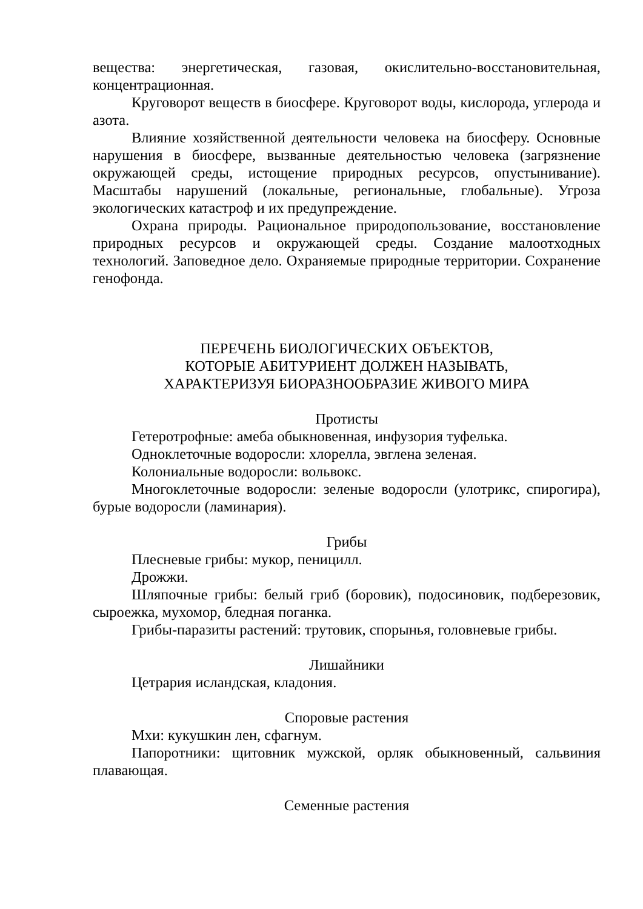вещества: энергетическая, газовая, окислительно-восстановительная, концентрационная.
Круговорот веществ в биосфере. Круговорот воды, кислорода, углерода и азота.
Влияние хозяйственной деятельности человека на биосферу. Основные нарушения в биосфере, вызванные деятельностью человека (загрязнение окружающей среды, истощение природных ресурсов, опустынивание). Масштабы нарушений (локальные, региональные, глобальные). Угроза экологических катастроф и их предупреждение.
Охрана природы. Рациональное природопользование, восстановление природных ресурсов и окружающей среды. Создание малоотходных технологий. Заповедное дело. Охраняемые природные территории. Сохранение генофонда.
ПЕРЕЧЕНЬ БИОЛОГИЧЕСКИХ ОБЪЕКТОВ,
КОТОРЫЕ АБИТУРИЕНТ ДОЛЖЕН НАЗЫВАТЬ,
ХАРАКТЕРИЗУЯ БИОРАЗНООБРАЗИЕ ЖИВОГО МИРА
Протисты
Гетеротрофные: амеба обыкновенная, инфузория туфелька.
Одноклеточные водоросли: хлорелла, эвглена зеленая.
Колониальные водоросли: вольвокс.
Многоклеточные водоросли: зеленые водоросли (улотрикс, спирогира), бурые водоросли (ламинария).
Грибы
Плесневые грибы: мукор, пеницилл.
Дрожжи.
Шляпочные грибы: белый гриб (боровик), подосиновик, подберезовик, сыроежка, мухомор, бледная поганка.
Грибы-паразиты растений: трутовик, спорынья, головневые грибы.
Лишайники
Цетрария исландская, кладония.
Споровые растения
Мхи: кукушкин лен, сфагнум.
Папоротники: щитовник мужской, орляк обыкновенный, сальвиния плавающая.
Семенные растения